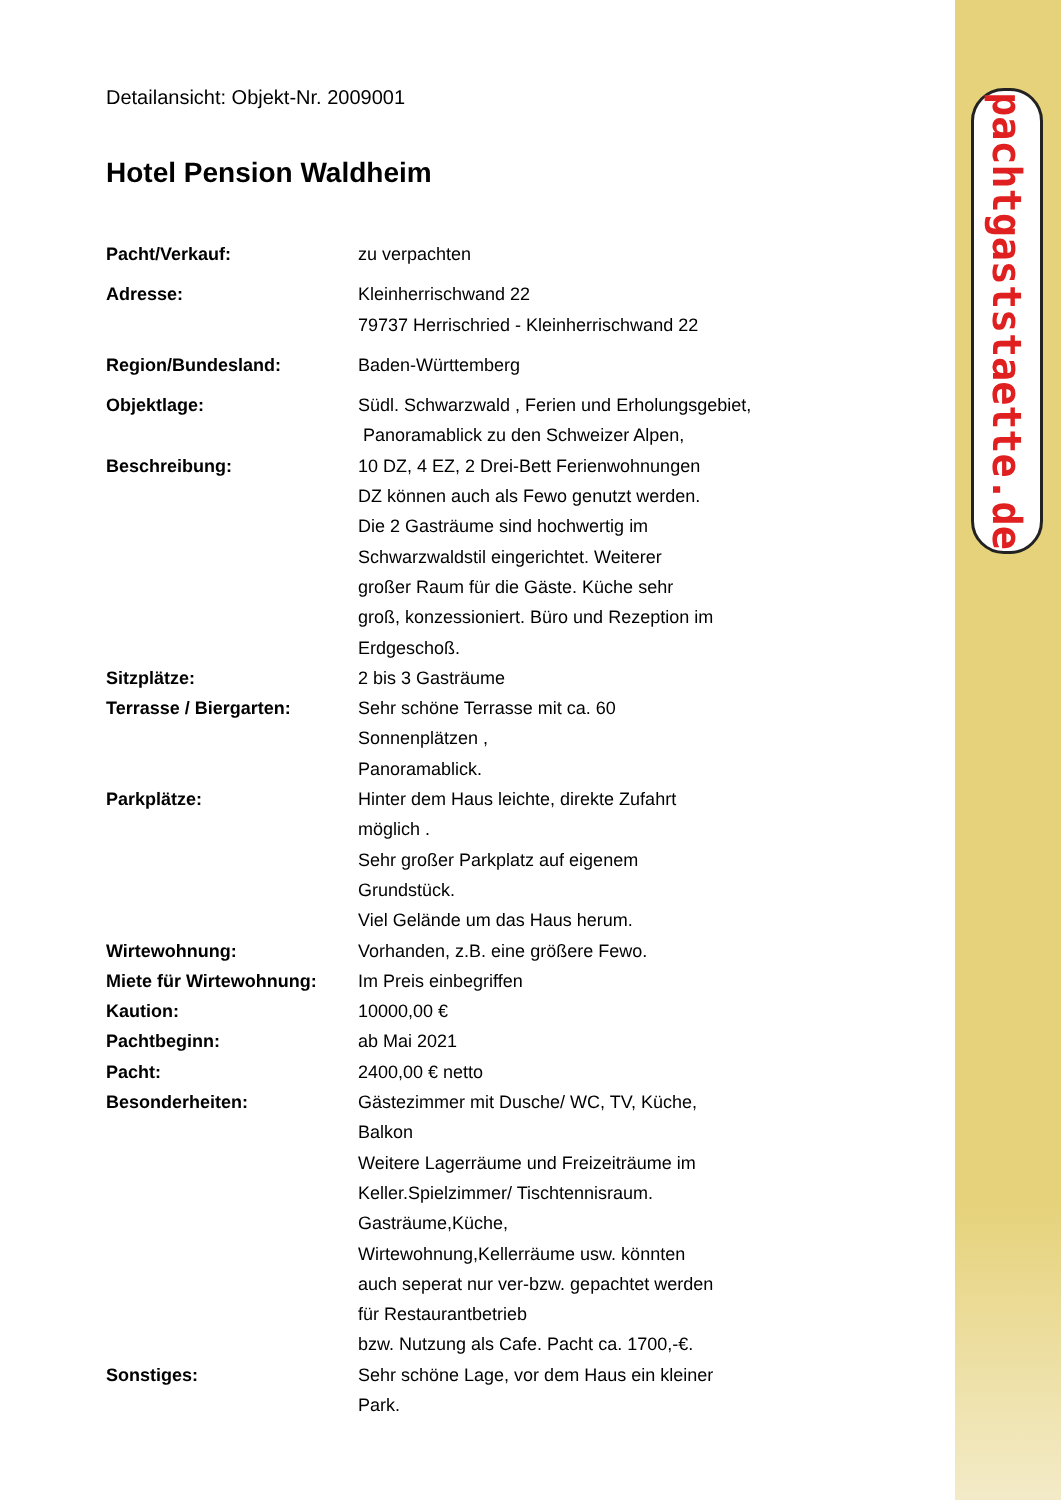pachtgaststaette.de
Detailansicht: Objekt-Nr. 2009001
Hotel Pension Waldheim
| Pacht/Verkauf: | zu verpachten |
| Adresse: | Kleinherrischwand 22 79737 Herrischried - Kleinherrischwand 22 |
| Region/Bundesland: | Baden-Württemberg |
| Objektlage: | Südl. Schwarzwald , Ferien und Erholungsgebiet, Panoramablick zu den Schweizer Alpen, |
| Beschreibung: | 10 DZ, 4 EZ, 2 Drei-Bett Ferienwohnungen DZ können auch als Fewo genutzt werden. Die 2 Gasträume sind hochwertig im Schwarzwaldstil eingerichtet. Weiterer großer Raum für die Gäste. Küche sehr groß, konzessioniert. Büro und Rezeption im Erdgeschoß. |
| Sitzplätze: | 2 bis 3 Gasträume |
| Terrasse / Biergarten: | Sehr schöne Terrasse mit ca. 60 Sonnenplätzen , Panoramablick. |
| Parkplätze: | Hinter dem Haus leichte, direkte Zufahrt möglich . Sehr großer Parkplatz auf eigenem Grundstück. Viel Gelände um das Haus herum. |
| Wirtewohnung: | Vorhanden, z.B. eine größere Fewo. |
| Miete für Wirtewohnung: | Im Preis einbegriffen |
| Kaution: | 10000,00 € |
| Pachtbeginn: | ab Mai 2021 |
| Pacht: | 2400,00 € netto |
| Besonderheiten: | Gästezimmer mit Dusche/ WC, TV, Küche, Balkon Weitere Lagerräume und Freizeiträume im Keller.Spielzimmer/ Tischtennisraum. Gasträume,Küche, Wirtewohnung,Kellerräume usw. könnten auch seperat nur ver-bzw. gepachtet werden für Restaurantbetrieb bzw. Nutzung als Cafe. Pacht ca. 1700,-€. |
| Sonstiges: | Sehr schöne Lage, vor dem Haus ein kleiner Park. |